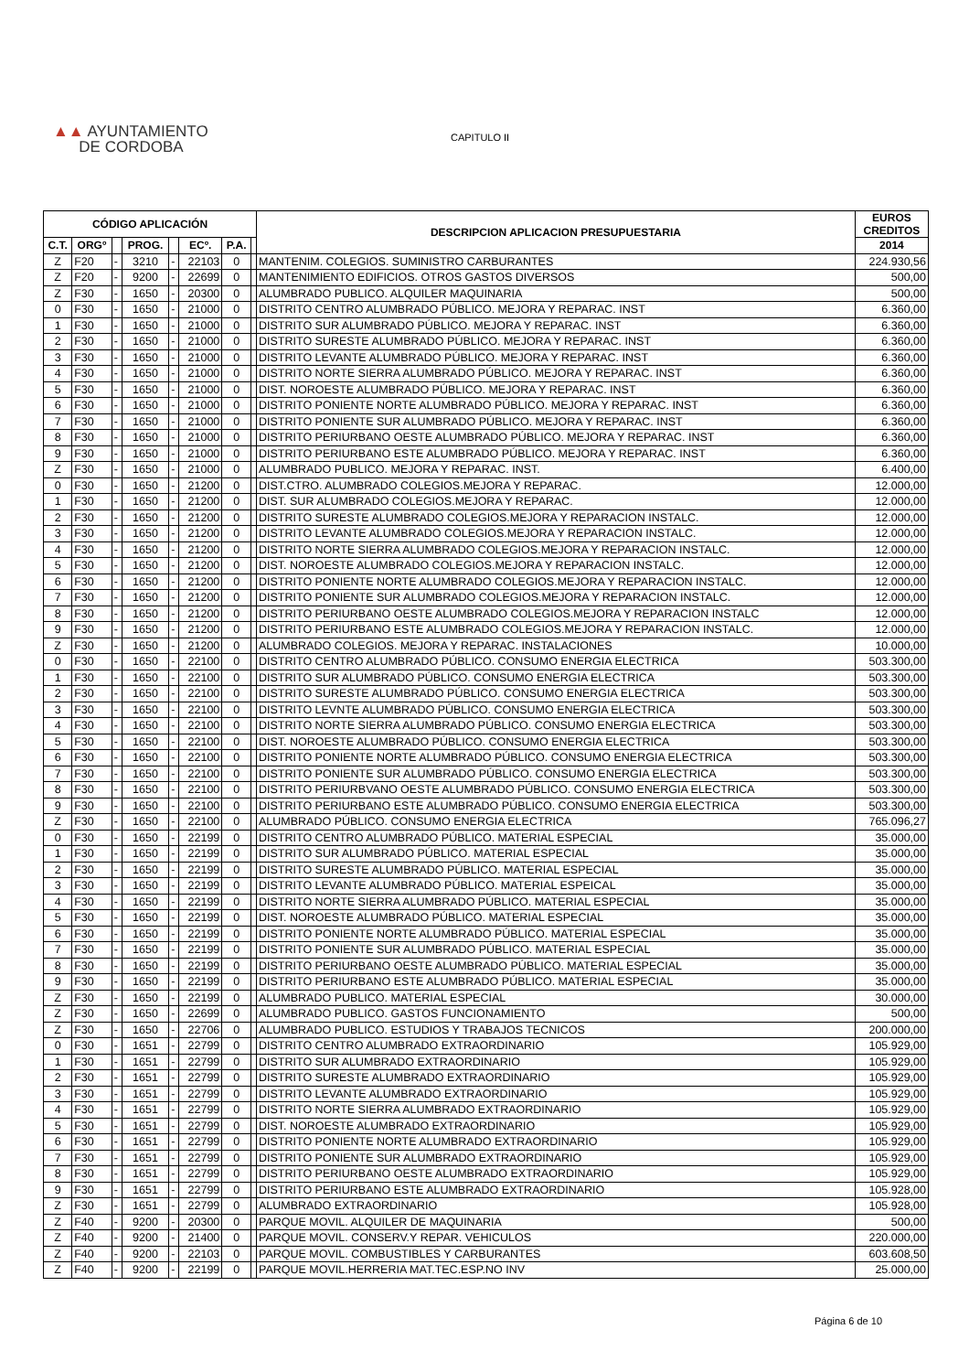▲▲ AYUNTAMIENTO
DE CORDOBA
CAPITULO II
| CÓDIGO APLICACIÓN | | | | | | | | DESCRIPCION APLICACION PRESUPUESTARIA | EUROS CREDITOS |
| --- | --- | --- | --- | --- | --- | --- | --- | --- | --- |
| C.T. | ORGº | | PROG. | | ECº. | P.A. | | | 2014 |
| Z | F20 | - | 3210 | - | 22103 | 0 | | MANTENIM. COLEGIOS. SUMINISTRO CARBURANTES | 224.930,56 |
| Z | F20 | - | 9200 | - | 22699 | 0 | | MANTENIMIENTO EDIFICIOS. OTROS GASTOS DIVERSOS | 500,00 |
| Z | F30 | - | 1650 | - | 20300 | 0 | | ALUMBRADO PUBLICO. ALQUILER MAQUINARIA | 500,00 |
| 0 | F30 | - | 1650 | - | 21000 | 0 | | DISTRITO CENTRO ALUMBRADO PÚBLICO. MEJORA Y REPARAC. INST | 6.360,00 |
| 1 | F30 | - | 1650 | - | 21000 | 0 | | DISTRITO SUR ALUMBRADO PÚBLICO. MEJORA Y REPARAC. INST | 6.360,00 |
| 2 | F30 | - | 1650 | - | 21000 | 0 | | DISTRITO SURESTE ALUMBRADO PÚBLICO. MEJORA Y REPARAC. INST | 6.360,00 |
| 3 | F30 | - | 1650 | - | 21000 | 0 | | DISTRITO LEVANTE ALUMBRADO PÚBLICO. MEJORA Y REPARAC. INST | 6.360,00 |
| 4 | F30 | - | 1650 | - | 21000 | 0 | | DISTRITO NORTE SIERRA ALUMBRADO PÚBLICO. MEJORA Y REPARAC. INST | 6.360,00 |
| 5 | F30 | - | 1650 | - | 21000 | 0 | | DIST. NOROESTE ALUMBRADO PÚBLICO. MEJORA Y REPARAC. INST | 6.360,00 |
| 6 | F30 | - | 1650 | - | 21000 | 0 | | DISTRITO PONIENTE NORTE ALUMBRADO PÚBLICO. MEJORA Y REPARAC. INST | 6.360,00 |
| 7 | F30 | - | 1650 | - | 21000 | 0 | | DISTRITO PONIENTE SUR ALUMBRADO PÚBLICO. MEJORA Y REPARAC. INST | 6.360,00 |
| 8 | F30 | - | 1650 | - | 21000 | 0 | | DISTRITO PERIURBANO OESTE ALUMBRADO PÚBLICO. MEJORA Y REPARAC. INST | 6.360,00 |
| 9 | F30 | - | 1650 | - | 21000 | 0 | | DISTRITO PERIURBANO ESTE ALUMBRADO PÚBLICO. MEJORA Y REPARAC. INST | 6.360,00 |
| Z | F30 | - | 1650 | - | 21000 | 0 | | ALUMBRADO PUBLICO. MEJORA Y REPARAC. INST. | 6.400,00 |
| 0 | F30 | - | 1650 | - | 21200 | 0 | | DIST.CTRO. ALUMBRADO COLEGIOS.MEJORA Y REPARAC. | 12.000,00 |
| 1 | F30 | - | 1650 | - | 21200 | 0 | | DIST. SUR ALUMBRADO COLEGIOS.MEJORA Y REPARAC. | 12.000,00 |
| 2 | F30 | - | 1650 | - | 21200 | 0 | | DISTRITO SURESTE ALUMBRADO COLEGIOS.MEJORA Y REPARACION INSTALC. | 12.000,00 |
| 3 | F30 | - | 1650 | - | 21200 | 0 | | DISTRITO LEVANTE ALUMBRADO COLEGIOS.MEJORA Y REPARACION INSTALC. | 12.000,00 |
| 4 | F30 | - | 1650 | - | 21200 | 0 | | DISTRITO NORTE SIERRA ALUMBRADO COLEGIOS.MEJORA Y REPARACION INSTALC. | 12.000,00 |
| 5 | F30 | - | 1650 | - | 21200 | 0 | | DIST. NOROESTE ALUMBRADO COLEGIOS.MEJORA Y REPARACION INSTALC. | 12.000,00 |
| 6 | F30 | - | 1650 | - | 21200 | 0 | | DISTRITO PONIENTE NORTE ALUMBRADO COLEGIOS.MEJORA Y REPARACION INSTALC. | 12.000,00 |
| 7 | F30 | - | 1650 | - | 21200 | 0 | | DISTRITO PONIENTE SUR ALUMBRADO COLEGIOS.MEJORA Y REPARACION INSTALC. | 12.000,00 |
| 8 | F30 | - | 1650 | - | 21200 | 0 | | DISTRITO PERIURBANO OESTE ALUMBRADO COLEGIOS.MEJORA Y REPARACION INSTALC | 12.000,00 |
| 9 | F30 | - | 1650 | - | 21200 | 0 | | DISTRITO PERIURBANO ESTE ALUMBRADO COLEGIOS.MEJORA Y REPARACION INSTALC. | 12.000,00 |
| Z | F30 | - | 1650 | - | 21200 | 0 | | ALUMBRADO COLEGIOS. MEJORA Y REPARAC. INSTALACIONES | 10.000,00 |
| 0 | F30 | - | 1650 | - | 22100 | 0 | | DISTRITO CENTRO ALUMBRADO PÚBLICO. CONSUMO ENERGIA ELECTRICA | 503.300,00 |
| 1 | F30 | - | 1650 | - | 22100 | 0 | | DISTRITO SUR ALUMBRADO PÚBLICO. CONSUMO ENERGIA ELECTRICA | 503.300,00 |
| 2 | F30 | - | 1650 | - | 22100 | 0 | | DISTRITO SURESTE ALUMBRADO PÚBLICO. CONSUMO ENERGIA ELECTRICA | 503.300,00 |
| 3 | F30 | - | 1650 | - | 22100 | 0 | | DISTRITO LEVNTE ALUMBRADO PÚBLICO. CONSUMO ENERGIA ELECTRICA | 503.300,00 |
| 4 | F30 | - | 1650 | - | 22100 | 0 | | DISTRITO NORTE SIERRA ALUMBRADO PÚBLICO. CONSUMO ENERGIA ELECTRICA | 503.300,00 |
| 5 | F30 | - | 1650 | - | 22100 | 0 | | DIST. NOROESTE ALUMBRADO PÚBLICO. CONSUMO ENERGIA ELECTRICA | 503.300,00 |
| 6 | F30 | - | 1650 | - | 22100 | 0 | | DISTRITO PONIENTE NORTE ALUMBRADO PÚBLICO. CONSUMO ENERGIA ELECTRICA | 503.300,00 |
| 7 | F30 | - | 1650 | - | 22100 | 0 | | DISTRITO PONIENTE SUR ALUMBRADO PÚBLICO. CONSUMO ENERGIA ELECTRICA | 503.300,00 |
| 8 | F30 | - | 1650 | - | 22100 | 0 | | DISTRITO PERIURBVANO OESTE ALUMBRADO PÚBLICO. CONSUMO ENERGIA ELECTRICA | 503.300,00 |
| 9 | F30 | - | 1650 | - | 22100 | 0 | | DISTRITO PERIURBANO ESTE ALUMBRADO PÚBLICO. CONSUMO ENERGIA ELECTRICA | 503.300,00 |
| Z | F30 | - | 1650 | - | 22100 | 0 | | ALUMBRADO PÚBLICO. CONSUMO ENERGIA ELECTRICA | 765.096,27 |
| 0 | F30 | - | 1650 | - | 22199 | 0 | | DISTRITO CENTRO ALUMBRADO PÚBLICO. MATERIAL ESPECIAL | 35.000,00 |
| 1 | F30 | - | 1650 | - | 22199 | 0 | | DISTRITO SUR ALUMBRADO PÚBLICO. MATERIAL ESPECIAL | 35.000,00 |
| 2 | F30 | - | 1650 | - | 22199 | 0 | | DISTRITO SURESTE ALUMBRADO PÚBLICO. MATERIAL ESPECIAL | 35.000,00 |
| 3 | F30 | - | 1650 | - | 22199 | 0 | | DISTRITO LEVANTE ALUMBRADO PÚBLICO. MATERIAL ESPEICAL | 35.000,00 |
| 4 | F30 | - | 1650 | - | 22199 | 0 | | DISTRITO NORTE SIERRA ALUMBRADO PÚBLICO. MATERIAL ESPECIAL | 35.000,00 |
| 5 | F30 | - | 1650 | - | 22199 | 0 | | DIST. NOROESTE ALUMBRADO PÚBLICO. MATERIAL ESPECIAL | 35.000,00 |
| 6 | F30 | - | 1650 | - | 22199 | 0 | | DISTRITO PONIENTE NORTE ALUMBRADO PÚBLICO. MATERIAL ESPECIAL | 35.000,00 |
| 7 | F30 | - | 1650 | - | 22199 | 0 | | DISTRITO PONIENTE SUR ALUMBRADO PÚBLICO. MATERIAL ESPECIAL | 35.000,00 |
| 8 | F30 | - | 1650 | - | 22199 | 0 | | DISTRITO PERIURBANO OESTE ALUMBRADO PÚBLICO. MATERIAL ESPECIAL | 35.000,00 |
| 9 | F30 | - | 1650 | - | 22199 | 0 | | DISTRITO PERIURBANO ESTE ALUMBRADO PÚBLICO. MATERIAL ESPECIAL | 35.000,00 |
| Z | F30 | - | 1650 | - | 22199 | 0 | | ALUMBRADO PUBLICO. MATERIAL ESPECIAL | 30.000,00 |
| Z | F30 | - | 1650 | - | 22699 | 0 | | ALUMBRADO PUBLICO. GASTOS FUNCIONAMIENTO | 500,00 |
| Z | F30 | - | 1650 | - | 22706 | 0 | | ALUMBRADO PUBLICO. ESTUDIOS Y TRABAJOS TECNICOS | 200.000,00 |
| 0 | F30 | - | 1651 | - | 22799 | 0 | | DISTRITO CENTRO ALUMBRADO EXTRAORDINARIO | 105.929,00 |
| 1 | F30 | - | 1651 | - | 22799 | 0 | | DISTRITO SUR ALUMBRADO EXTRAORDINARIO | 105.929,00 |
| 2 | F30 | - | 1651 | - | 22799 | 0 | | DISTRITO SURESTE ALUMBRADO EXTRAORDINARIO | 105.929,00 |
| 3 | F30 | - | 1651 | - | 22799 | 0 | | DISTRITO LEVANTE ALUMBRADO EXTRAORDINARIO | 105.929,00 |
| 4 | F30 | - | 1651 | - | 22799 | 0 | | DISTRITO NORTE SIERRA ALUMBRADO EXTRAORDINARIO | 105.929,00 |
| 5 | F30 | - | 1651 | - | 22799 | 0 | | DIST. NOROESTE ALUMBRADO EXTRAORDINARIO | 105.929,00 |
| 6 | F30 | - | 1651 | - | 22799 | 0 | | DISTRITO PONIENTE NORTE ALUMBRADO EXTRAORDINARIO | 105.929,00 |
| 7 | F30 | - | 1651 | - | 22799 | 0 | | DISTRITO PONIENTE SUR ALUMBRADO EXTRAORDINARIO | 105.929,00 |
| 8 | F30 | - | 1651 | - | 22799 | 0 | | DISTRITO PERIURBANO OESTE ALUMBRADO EXTRAORDINARIO | 105.929,00 |
| 9 | F30 | - | 1651 | - | 22799 | 0 | | DISTRITO PERIURBANO ESTE ALUMBRADO EXTRAORDINARIO | 105.928,00 |
| Z | F30 | - | 1651 | - | 22799 | 0 | | ALUMBRADO EXTRAORDINARIO | 105.928,00 |
| Z | F40 | - | 9200 | - | 20300 | 0 | | PARQUE MOVIL. ALQUILER DE MAQUINARIA | 500,00 |
| Z | F40 | - | 9200 | - | 21400 | 0 | | PARQUE MOVIL. CONSERV.Y REPAR. VEHICULOS | 220.000,00 |
| Z | F40 | - | 9200 | - | 22103 | 0 | | PARQUE MOVIL. COMBUSTIBLES Y CARBURANTES | 603.608,50 |
| Z | F40 | - | 9200 | - | 22199 | 0 | | PARQUE MOVIL.HERRERIA MAT.TEC.ESP.NO INV | 25.000,00 |
Página 6 de 10